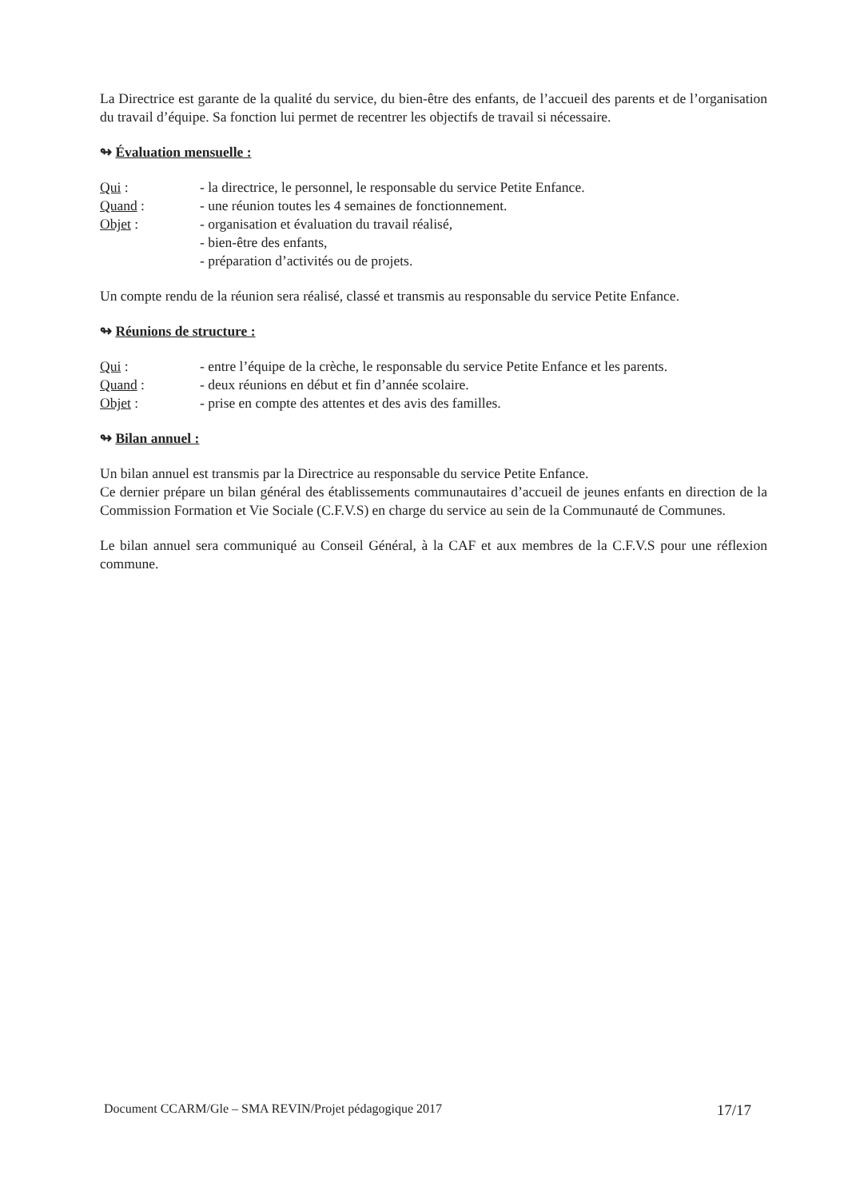La Directrice est garante de la qualité du service, du bien-être des enfants, de l’accueil des parents et de l’organisation du travail d’équipe. Sa fonction lui permet de recentrer les objectifs de travail si nécessaire.
↬ Évaluation mensuelle :
Qui : - la directrice, le personnel, le responsable du service Petite Enfance.
Quand : - une réunion toutes les 4 semaines de fonctionnement.
Objet : - organisation et évaluation du travail réalisé,
- bien-être des enfants,
- préparation d’activités ou de projets.
Un compte rendu de la réunion sera réalisé, classé et transmis au responsable du service Petite Enfance.
↬ Réunions de structure :
Qui : - entre l’équipe de la crèche, le responsable du service Petite Enfance et les parents.
Quand : - deux réunions en début et fin d’année scolaire.
Objet : - prise en compte des attentes et des avis des familles.
↬ Bilan annuel :
Un bilan annuel est transmis par la Directrice au responsable du service Petite Enfance.
Ce dernier prépare un bilan général des établissements communautaires d’accueil de jeunes enfants en direction de la Commission Formation et Vie Sociale (C.F.V.S) en charge du service au sein de la Communauté de Communes.
Le bilan annuel sera communiqué au Conseil Général, à la CAF et aux membres de la C.F.V.S pour une réflexion commune.
Document CCARM/Gle – SMA REVIN/Projet pédagogique 2017 17/17